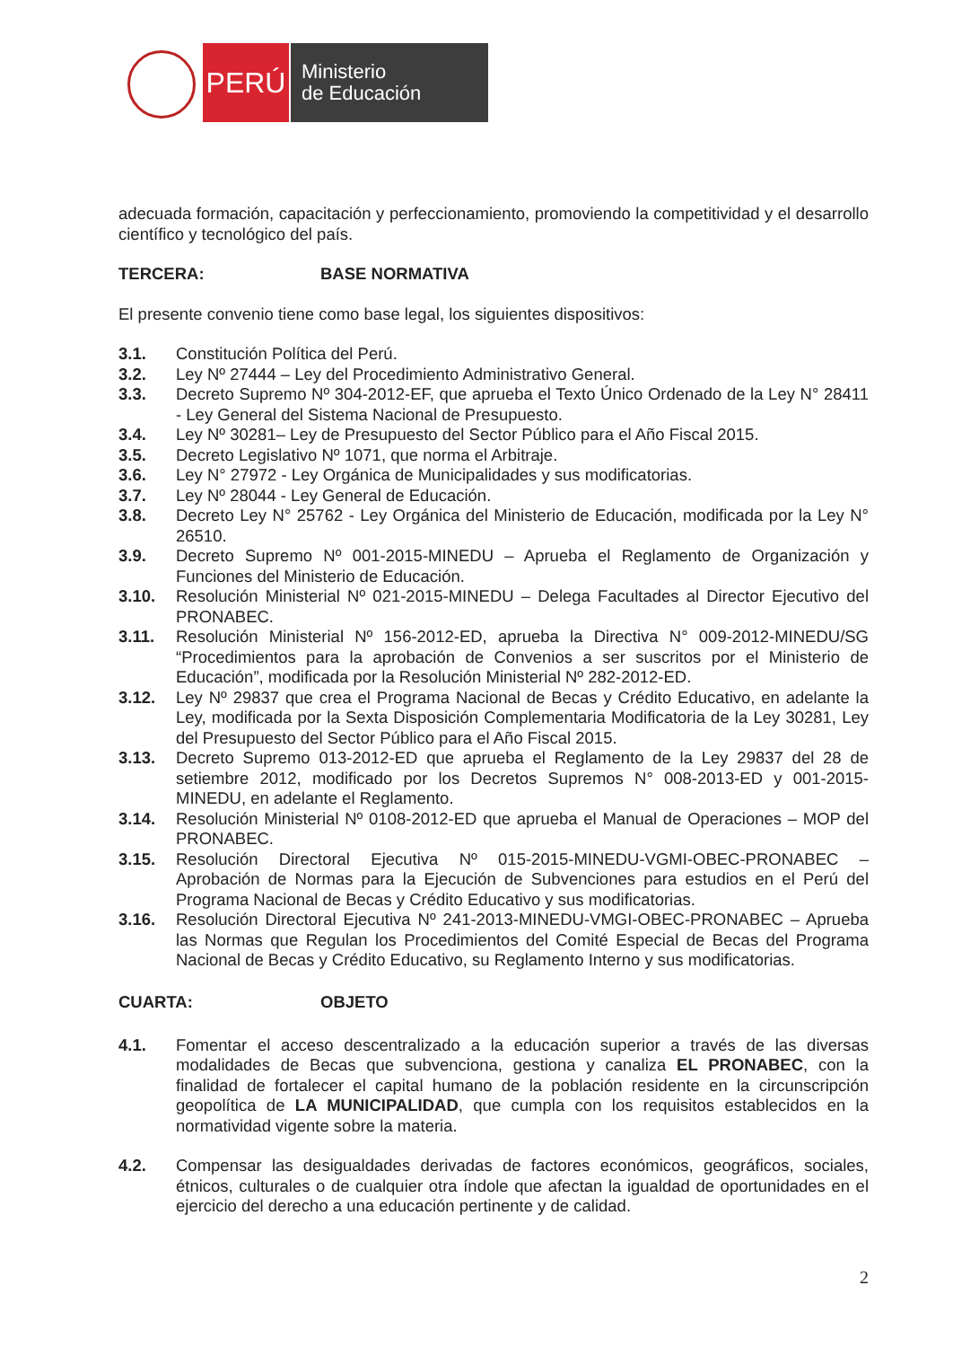PERÚ
Ministerio
de Educación
adecuada formación, capacitación y perfeccionamiento, promoviendo la competitividad y el desarrollo científico y tecnológico del país.
TERCERA: BASE NORMATIVA
El presente convenio tiene como base legal, los siguientes dispositivos:
3.1. Constitución Política del Perú.
3.2. Ley Nº 27444 – Ley del Procedimiento Administrativo General.
3.3. Decreto Supremo Nº 304-2012-EF, que aprueba el Texto Único Ordenado de la Ley N° 28411 - Ley General del Sistema Nacional de Presupuesto.
3.4. Ley Nº 30281– Ley de Presupuesto del Sector Público para el Año Fiscal 2015.
3.5. Decreto Legislativo Nº 1071, que norma el Arbitraje.
3.6. Ley N° 27972 - Ley Orgánica de Municipalidades y sus modificatorias.
3.7. Ley Nº 28044 - Ley General de Educación.
3.8. Decreto Ley N° 25762 - Ley Orgánica del Ministerio de Educación, modificada por la Ley N° 26510.
3.9. Decreto Supremo Nº 001-2015-MINEDU – Aprueba el Reglamento de Organización y Funciones del Ministerio de Educación.
3.10. Resolución Ministerial Nº 021-2015-MINEDU – Delega Facultades al Director Ejecutivo del PRONABEC.
3.11. Resolución Ministerial Nº 156-2012-ED, aprueba la Directiva N° 009-2012-MINEDU/SG “Procedimientos para la aprobación de Convenios a ser suscritos por el Ministerio de Educación”, modificada por la Resolución Ministerial Nº 282-2012-ED.
3.12. Ley Nº 29837 que crea el Programa Nacional de Becas y Crédito Educativo, en adelante la Ley, modificada por la Sexta Disposición Complementaria Modificatoria de la Ley 30281, Ley del Presupuesto del Sector Público para el Año Fiscal 2015.
3.13. Decreto Supremo 013-2012-ED que aprueba el Reglamento de la Ley 29837 del 28 de setiembre 2012, modificado por los Decretos Supremos N° 008-2013-ED y 001-2015-MINEDU, en adelante el Reglamento.
3.14. Resolución Ministerial Nº 0108-2012-ED que aprueba el Manual de Operaciones – MOP del PRONABEC.
3.15. Resolución Directoral Ejecutiva Nº 015-2015-MINEDU-VGMI-OBEC-PRONABEC – Aprobación de Normas para la Ejecución de Subvenciones para estudios en el Perú del Programa Nacional de Becas y Crédito Educativo y sus modificatorias.
3.16. Resolución Directoral Ejecutiva Nº 241-2013-MINEDU-VMGI-OBEC-PRONABEC – Aprueba las Normas que Regulan los Procedimientos del Comité Especial de Becas del Programa Nacional de Becas y Crédito Educativo, su Reglamento Interno y sus modificatorias.
CUARTA: OBJETO
4.1. Fomentar el acceso descentralizado a la educación superior a través de las diversas modalidades de Becas que subvenciona, gestiona y canaliza EL PRONABEC, con la finalidad de fortalecer el capital humano de la población residente en la circunscripción geopolítica de LA MUNICIPALIDAD, que cumpla con los requisitos establecidos en la normatividad vigente sobre la materia.
4.2. Compensar las desigualdades derivadas de factores económicos, geográficos, sociales, étnicos, culturales o de cualquier otra índole que afectan la igualdad de oportunidades en el ejercicio del derecho a una educación pertinente y de calidad.
2